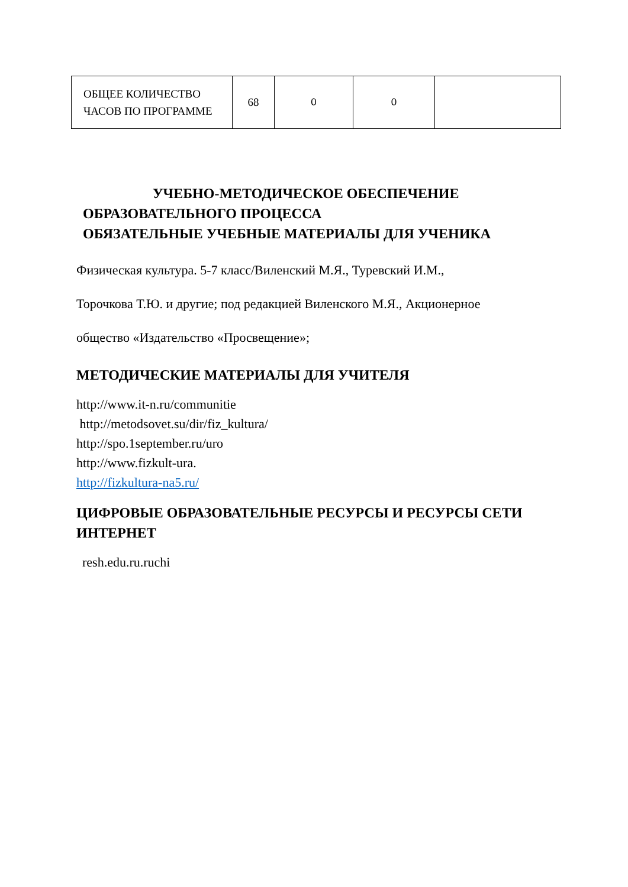| ОБЩЕЕ КОЛИЧЕСТВО ЧАСОВ ПО ПРОГРАММЕ | 68 | 0 | 0 | |
УЧЕБНО-МЕТОДИЧЕСКОЕ ОБЕСПЕЧЕНИЕ
ОБРАЗОВАТЕЛЬНОГО ПРОЦЕССА
ОБЯЗАТЕЛЬНЫЕ УЧЕБНЫЕ МАТЕРИАЛЫ ДЛЯ УЧЕНИКА
Физическая культура. 5-7 класс/Виленский М.Я., Туревский И.М.,
Торочкова Т.Ю. и другие; под редакцией Виленского М.Я., Акционерное
общество «Издательство «Просвещение»;
МЕТОДИЧЕСКИЕ МАТЕРИАЛЫ ДЛЯ УЧИТЕЛЯ
http://www.it-n.ru/communitie
http://metodsovet.su/dir/fiz_kultura/
http://spo.1september.ru/uro
http://www.fizkult-ura.
http://fizkultura-na5.ru/
ЦИФРОВЫЕ ОБРАЗОВАТЕЛЬНЫЕ РЕСУРСЫ И РЕСУРСЫ СЕТИ ИНТЕРНЕТ
resh.edu.ru.ruchi